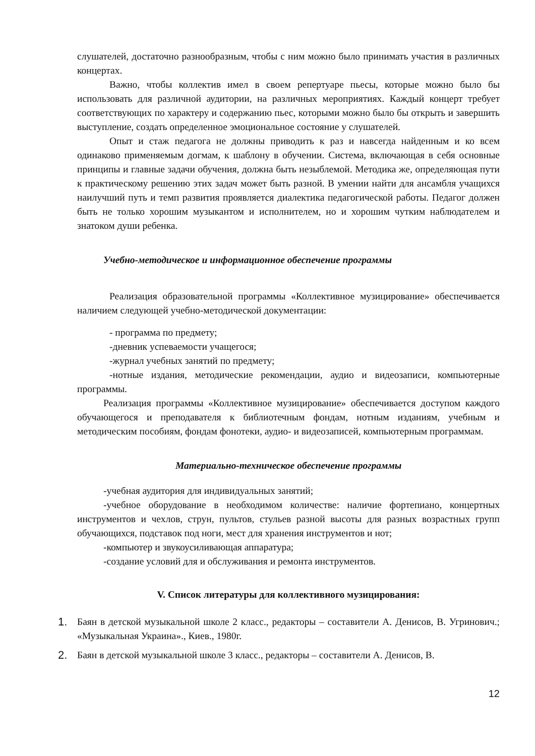слушателей, достаточно разнообразным, чтобы с ним можно было принимать участия в различных концертах.
Важно, чтобы коллектив имел в своем репертуаре пьесы, которые можно было бы использовать для различной аудитории, на различных мероприятиях. Каждый концерт требует соответствующих по характеру и содержанию пьес, которыми можно было бы открыть и завершить выступление, создать определенное эмоциональное состояние у слушателей.
Опыт и стаж педагога не должны приводить к раз и навсегда найденным и ко всем одинаково применяемым догмам, к шаблону в обучении. Система, включающая в себя основные принципы и главные задачи обучения, должна быть незыблемой. Методика же, определяющая пути к практическому решению этих задач может быть разной. В умении найти для ансамбля учащихся наилучший путь и темп развития проявляется диалектика педагогической работы. Педагог должен быть не только хорошим музыкантом и исполнителем, но и хорошим чутким наблюдателем и знатоком души ребенка.
Учебно-методическое и информационное обеспечение программы
Реализация образовательной программы «Коллективное музицирование» обеспечивается наличием следующей учебно-методической документации:
- программа по предмету;
-дневник успеваемости учащегося;
-журнал учебных занятий по предмету;
-нотные издания, методические рекомендации, аудио и видеозаписи, компьютерные программы.
Реализация программы «Коллективное музицирование» обеспечивается доступом каждого обучающегося и преподавателя к библиотечным фондам, нотным изданиям, учебным и методическим пособиям, фондам фонотеки, аудио- и видеозаписей, компьютерным программам.
Материально-техническое обеспечение программы
-учебная аудитория для индивидуальных занятий;
-учебное оборудование в необходимом количестве: наличие фортепиано, концертных инструментов и чехлов, струн, пультов, стульев разной высоты для разных возрастных групп обучающихся, подставок под ноги, мест для хранения инструментов и нот;
-компьютер и звукоусиливающая аппаратура;
-создание условий для и обслуживания и ремонта инструментов.
V. Список литературы для коллективного музицирования:
1. Баян в детской музыкальной школе 2 класс., редакторы – составители А. Денисов, В. Угринович.; «Музыкальная Украина»., Киев., 1980г.
2. Баян в детской музыкальной школе 3 класс., редакторы – составители А. Денисов, В.
12